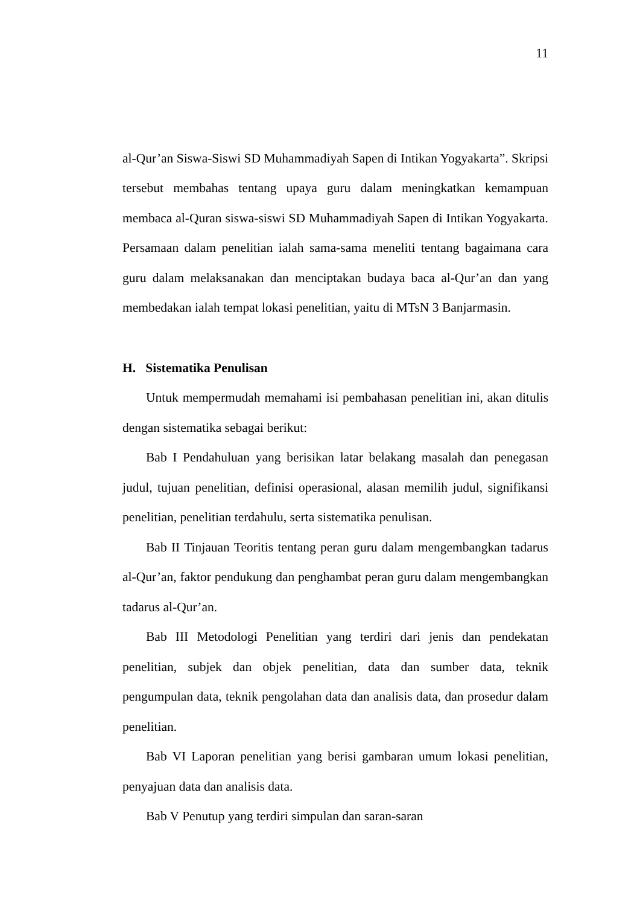11
al-Qur’an Siswa-Siswi SD Muhammadiyah Sapen di Intikan Yogyakarta”. Skripsi tersebut membahas tentang upaya guru dalam meningkatkan kemampuan membaca al-Quran siswa-siswi SD Muhammadiyah Sapen di Intikan Yogyakarta. Persamaan dalam penelitian ialah sama-sama meneliti tentang bagaimana cara guru dalam melaksanakan dan menciptakan budaya baca al-Qur’an dan yang membedakan ialah tempat lokasi penelitian, yaitu di MTsN 3 Banjarmasin.
H. Sistematika Penulisan
Untuk mempermudah memahami isi pembahasan penelitian ini, akan ditulis dengan sistematika sebagai berikut:
Bab I Pendahuluan yang berisikan latar belakang masalah dan penegasan judul, tujuan penelitian, definisi operasional, alasan memilih judul, signifikansi penelitian, penelitian terdahulu, serta sistematika penulisan.
Bab II Tinjauan Teoritis tentang peran guru dalam mengembangkan tadarus al-Qur’an, faktor pendukung dan penghambat peran guru dalam mengembangkan tadarus al-Qur’an.
Bab III Metodologi Penelitian yang terdiri dari jenis dan pendekatan penelitian, subjek dan objek penelitian, data dan sumber data, teknik pengumpulan data, teknik pengolahan data dan analisis data, dan prosedur dalam penelitian.
Bab VI Laporan penelitian yang berisi gambaran umum lokasi penelitian, penyajuan data dan analisis data.
Bab V Penutup yang terdiri simpulan dan saran-saran